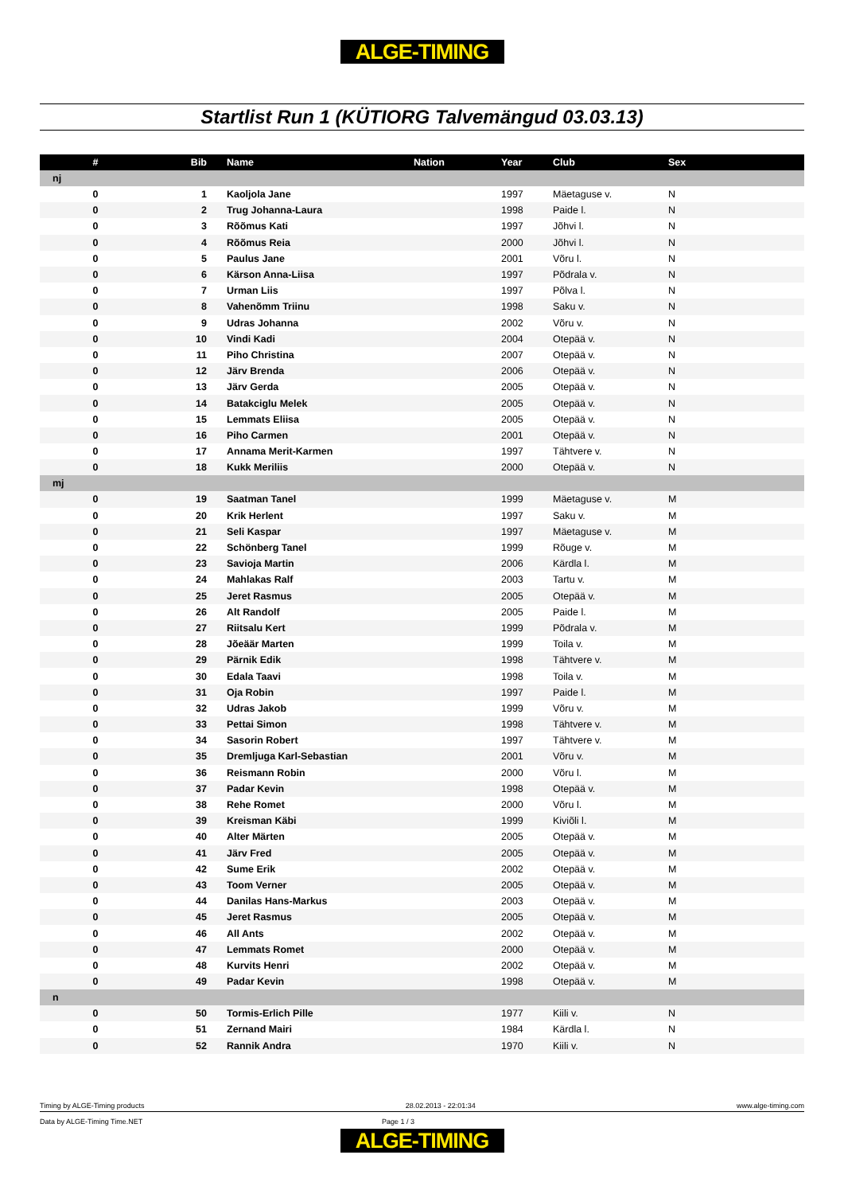ALGE-TIMING
Startlist Run 1 (KÜTIORG Talvemängud 03.03.13)
| # | Bib | Name | Nation | Year | Club | Sex |
| --- | --- | --- | --- | --- | --- | --- |
| nj | | | | | | |
| 0 | 1 | Kaoljola Jane | | 1997 | Mäetaguse v. | N |
| 0 | 2 | Trug Johanna-Laura | | 1998 | Paide l. | N |
| 0 | 3 | Rõõmus Kati | | 1997 | Jõhvi l. | N |
| 0 | 4 | Rõõmus Reia | | 2000 | Jõhvi l. | N |
| 0 | 5 | Paulus Jane | | 2001 | Võru l. | N |
| 0 | 6 | Kärson Anna-Liisa | | 1997 | Põdrala v. | N |
| 0 | 7 | Urman Liis | | 1997 | Põlva l. | N |
| 0 | 8 | Vahenõmm Triinu | | 1998 | Saku v. | N |
| 0 | 9 | Udras Johanna | | 2002 | Võru v. | N |
| 0 | 10 | Vindi Kadi | | 2004 | Otepää v. | N |
| 0 | 11 | Piho Christina | | 2007 | Otepää v. | N |
| 0 | 12 | Järv Brenda | | 2006 | Otepää v. | N |
| 0 | 13 | Järv Gerda | | 2005 | Otepää v. | N |
| 0 | 14 | Batakciglu Melek | | 2005 | Otepää v. | N |
| 0 | 15 | Lemmats Eliisa | | 2005 | Otepää v. | N |
| 0 | 16 | Piho Carmen | | 2001 | Otepää v. | N |
| 0 | 17 | Annama Merit-Karmen | | 1997 | Tähtvere v. | N |
| 0 | 18 | Kukk Meriliis | | 2000 | Otepää v. | N |
| mj | | | | | | |
| 0 | 19 | Saatman Tanel | | 1999 | Mäetaguse v. | M |
| 0 | 20 | Krik Herlent | | 1997 | Saku v. | M |
| 0 | 21 | Seli Kaspar | | 1997 | Mäetaguse v. | M |
| 0 | 22 | Schönberg Tanel | | 1999 | Rõuge v. | M |
| 0 | 23 | Savioja Martin | | 2006 | Kärdla l. | M |
| 0 | 24 | Mahlakas Ralf | | 2003 | Tartu v. | M |
| 0 | 25 | Jeret Rasmus | | 2005 | Otepää v. | M |
| 0 | 26 | Alt Randolf | | 2005 | Paide l. | M |
| 0 | 27 | Riitsalu Kert | | 1999 | Põdrala v. | M |
| 0 | 28 | Jõeäär Marten | | 1999 | Toila v. | M |
| 0 | 29 | Pärnik Edik | | 1998 | Tähtvere v. | M |
| 0 | 30 | Edala Taavi | | 1998 | Toila v. | M |
| 0 | 31 | Oja Robin | | 1997 | Paide l. | M |
| 0 | 32 | Udras Jakob | | 1999 | Võru v. | M |
| 0 | 33 | Pettai Simon | | 1998 | Tähtvere v. | M |
| 0 | 34 | Sasorin Robert | | 1997 | Tähtvere v. | M |
| 0 | 35 | Dremljuga Karl-Sebastian | | 2001 | Võru v. | M |
| 0 | 36 | Reismann Robin | | 2000 | Võru l. | M |
| 0 | 37 | Padar Kevin | | 1998 | Otepää v. | M |
| 0 | 38 | Rehe Romet | | 2000 | Võru l. | M |
| 0 | 39 | Kreisman Käbi | | 1999 | Kiviõli l. | M |
| 0 | 40 | Alter Märten | | 2005 | Otepää v. | M |
| 0 | 41 | Järv Fred | | 2005 | Otepää v. | M |
| 0 | 42 | Sume Erik | | 2002 | Otepää v. | M |
| 0 | 43 | Toom Verner | | 2005 | Otepää v. | M |
| 0 | 44 | Danilas Hans-Markus | | 2003 | Otepää v. | M |
| 0 | 45 | Jeret Rasmus | | 2005 | Otepää v. | M |
| 0 | 46 | All Ants | | 2002 | Otepää v. | M |
| 0 | 47 | Lemmats Romet | | 2000 | Otepää v. | M |
| 0 | 48 | Kurvits Henri | | 2002 | Otepää v. | M |
| 0 | 49 | Padar Kevin | | 1998 | Otepää v. | M |
| n | | | | | | |
| 0 | 50 | Tormis-Erlich Pille | | 1977 | Kiili v. | N |
| 0 | 51 | Zernand Mairi | | 1984 | Kärdla l. | N |
| 0 | 52 | Rannik Andra | | 1970 | Kiili v. | N |
Timing by ALGE-Timing products 28.02.2013 - 22:01:34 www.alge-timing.com
Data by ALGE-Timing Time.NET Page 1 / 3
ALGE-TIMING